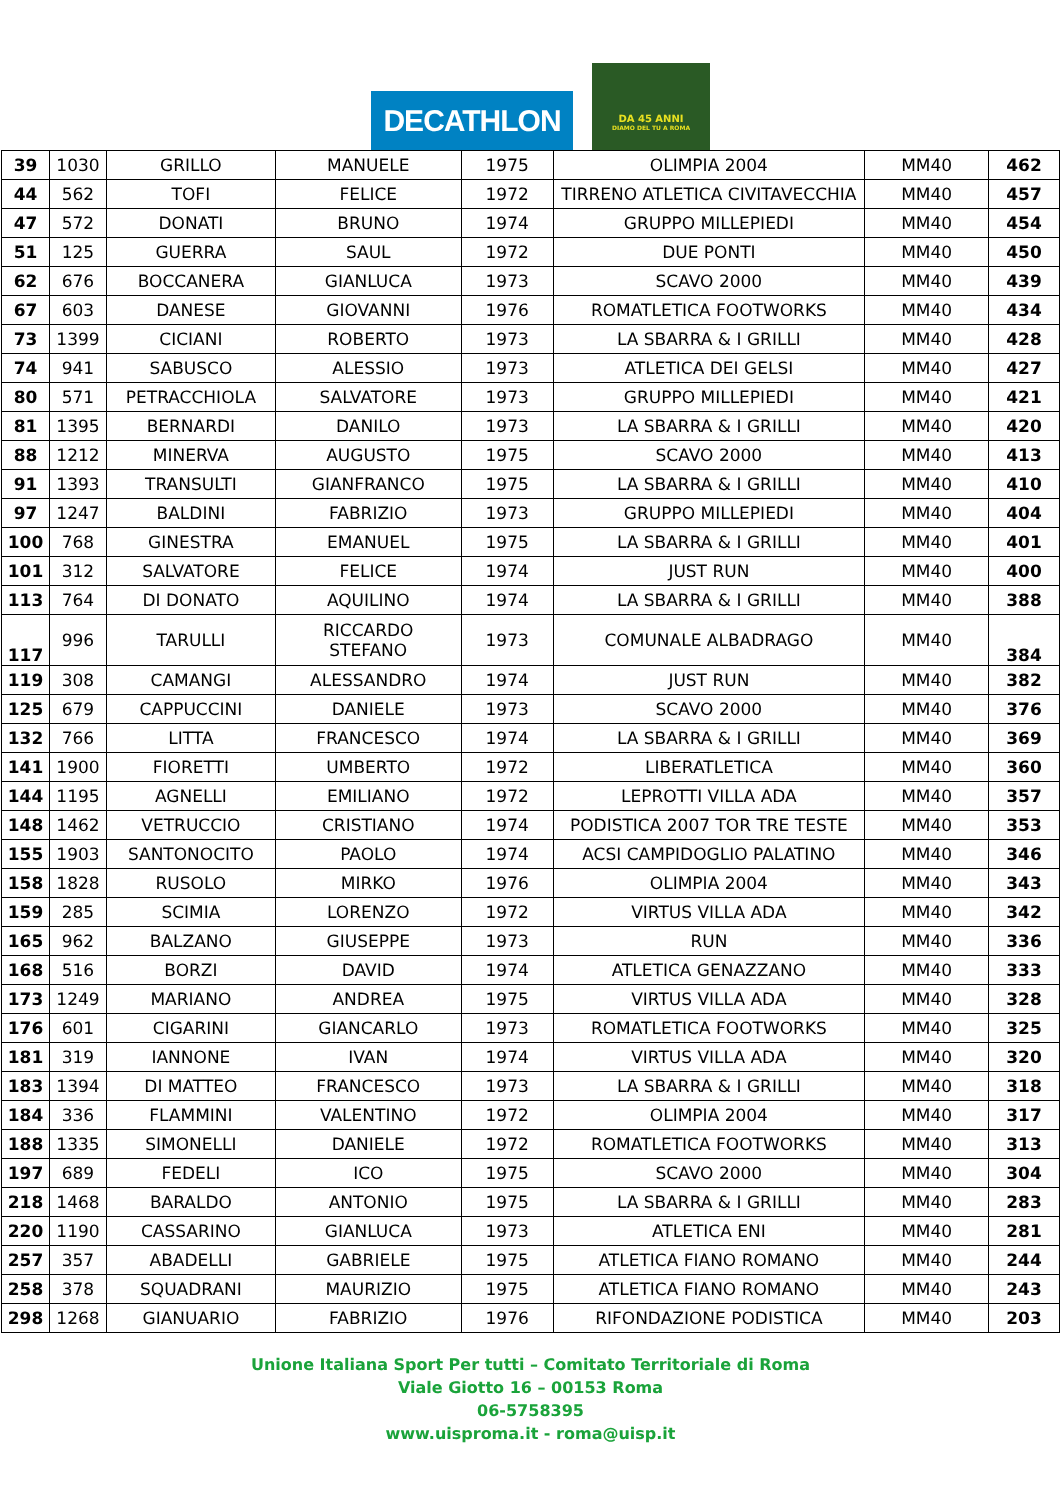DECATHLON
DA 45 ANNI
DIAMO DEL TU A ROMA
| 39 | 1030 | GRILLO | MANUELE | 1975 | OLIMPIA 2004 | MM40 | 462 |
| 44 | 562 | TOFI | FELICE | 1972 | TIRRENO ATLETICA CIVITAVECCHIA | MM40 | 457 |
| 47 | 572 | DONATI | BRUNO | 1974 | GRUPPO MILLEPIEDI | MM40 | 454 |
| 51 | 125 | GUERRA | SAUL | 1972 | DUE PONTI | MM40 | 450 |
| 62 | 676 | BOCCANERA | GIANLUCA | 1973 | SCAVO 2000 | MM40 | 439 |
| 67 | 603 | DANESE | GIOVANNI | 1976 | ROMATLETICA FOOTWORKS | MM40 | 434 |
| 73 | 1399 | CICIANI | ROBERTO | 1973 | LA SBARRA & I GRILLI | MM40 | 428 |
| 74 | 941 | SABUSCO | ALESSIO | 1973 | ATLETICA DEI GELSI | MM40 | 427 |
| 80 | 571 | PETRACCHIOLA | SALVATORE | 1973 | GRUPPO MILLEPIEDI | MM40 | 421 |
| 81 | 1395 | BERNARDI | DANILO | 1973 | LA SBARRA & I GRILLI | MM40 | 420 |
| 88 | 1212 | MINERVA | AUGUSTO | 1975 | SCAVO 2000 | MM40 | 413 |
| 91 | 1393 | TRANSULTI | GIANFRANCO | 1975 | LA SBARRA & I GRILLI | MM40 | 410 |
| 97 | 1247 | BALDINI | FABRIZIO | 1973 | GRUPPO MILLEPIEDI | MM40 | 404 |
| 100 | 768 | GINESTRA | EMANUEL | 1975 | LA SBARRA & I GRILLI | MM40 | 401 |
| 101 | 312 | SALVATORE | FELICE | 1974 | JUST RUN | MM40 | 400 |
| 113 | 764 | DI DONATO | AQUILINO | 1974 | LA SBARRA & I GRILLI | MM40 | 388 |
| 117 | 996 | TARULLI | RICCARDO STEFANO | 1973 | COMUNALE ALBADRAGO | MM40 | 384 |
| 119 | 308 | CAMANGI | ALESSANDRO | 1974 | JUST RUN | MM40 | 382 |
| 125 | 679 | CAPPUCCINI | DANIELE | 1973 | SCAVO 2000 | MM40 | 376 |
| 132 | 766 | LITTA | FRANCESCO | 1974 | LA SBARRA & I GRILLI | MM40 | 369 |
| 141 | 1900 | FIORETTI | UMBERTO | 1972 | LIBERATLETICA | MM40 | 360 |
| 144 | 1195 | AGNELLI | EMILIANO | 1972 | LEPROTTI VILLA ADA | MM40 | 357 |
| 148 | 1462 | VETRUCCIO | CRISTIANO | 1974 | PODISTICA 2007 TOR TRE TESTE | MM40 | 353 |
| 155 | 1903 | SANTONOCITO | PAOLO | 1974 | ACSI CAMPIDOGLIO PALATINO | MM40 | 346 |
| 158 | 1828 | RUSOLO | MIRKO | 1976 | OLIMPIA 2004 | MM40 | 343 |
| 159 | 285 | SCIMIA | LORENZO | 1972 | VIRTUS VILLA ADA | MM40 | 342 |
| 165 | 962 | BALZANO | GIUSEPPE | 1973 | RUN | MM40 | 336 |
| 168 | 516 | BORZI | DAVID | 1974 | ATLETICA GENAZZANO | MM40 | 333 |
| 173 | 1249 | MARIANO | ANDREA | 1975 | VIRTUS VILLA ADA | MM40 | 328 |
| 176 | 601 | CIGARINI | GIANCARLO | 1973 | ROMATLETICA FOOTWORKS | MM40 | 325 |
| 181 | 319 | IANNONE | IVAN | 1974 | VIRTUS VILLA ADA | MM40 | 320 |
| 183 | 1394 | DI MATTEO | FRANCESCO | 1973 | LA SBARRA & I GRILLI | MM40 | 318 |
| 184 | 336 | FLAMMINI | VALENTINO | 1972 | OLIMPIA 2004 | MM40 | 317 |
| 188 | 1335 | SIMONELLI | DANIELE | 1972 | ROMATLETICA FOOTWORKS | MM40 | 313 |
| 197 | 689 | FEDELI | ICO | 1975 | SCAVO 2000 | MM40 | 304 |
| 218 | 1468 | BARALDO | ANTONIO | 1975 | LA SBARRA & I GRILLI | MM40 | 283 |
| 220 | 1190 | CASSARINO | GIANLUCA | 1973 | ATLETICA ENI | MM40 | 281 |
| 257 | 357 | ABADELLI | GABRIELE | 1975 | ATLETICA FIANO ROMANO | MM40 | 244 |
| 258 | 378 | SQUADRANI | MAURIZIO | 1975 | ATLETICA FIANO ROMANO | MM40 | 243 |
| 298 | 1268 | GIANUARIO | FABRIZIO | 1976 | RIFONDAZIONE PODISTICA | MM40 | 203 |
Unione Italiana Sport Per tutti – Comitato Territoriale di Roma
Viale Giotto 16 – 00153 Roma
06-5758395
www.uisproma.it - roma@uisp.it